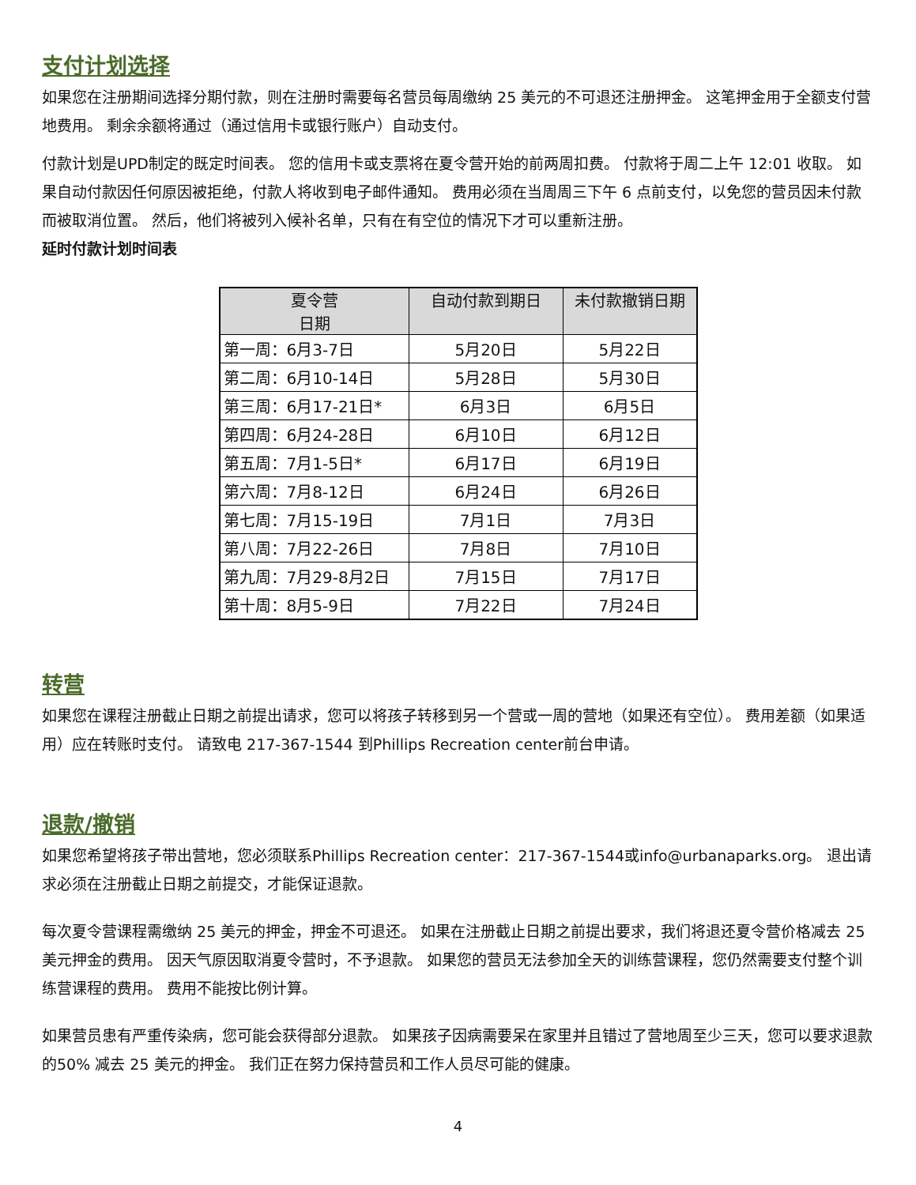支付计划选择
如果您在注册期间选择分期付款，则在注册时需要每名营员每周缴纳 25 美元的不可退还注册押金。 这笔押金用于全额支付营地费用。 剩余余额将通过（通过信用卡或银行账户）自动支付。
付款计划是UPD制定的既定时间表。 您的信用卡或支票将在夏令营开始的前两周扣费。 付款将于周二上午 12:01 收取。 如果自动付款因任何原因被拒绝，付款人将收到电子邮件通知。 费用必须在当周周三下午 6 点前支付，以免您的营员因未付款而被取消位置。 然后，他们将被列入候补名单，只有在有空位的情况下才可以重新注册。
延时付款计划时间表
| 夏令营 日期 | 自动付款到期日 | 未付款撤销日期 |
| --- | --- | --- |
| 第一周：6月3-7日 | 5月20日 | 5月22日 |
| 第二周：6月10-14日 | 5月28日 | 5月30日 |
| 第三周：6月17-21日* | 6月3日 | 6月5日 |
| 第四周：6月24-28日 | 6月10日 | 6月12日 |
| 第五周：7月1-5日* | 6月17日 | 6月19日 |
| 第六周：7月8-12日 | 6月24日 | 6月26日 |
| 第七周：7月15-19日 | 7月1日 | 7月3日 |
| 第八周：7月22-26日 | 7月8日 | 7月10日 |
| 第九周：7月29-8月2日 | 7月15日 | 7月17日 |
| 第十周：8月5-9日 | 7月22日 | 7月24日 |
转营
如果您在课程注册截止日期之前提出请求，您可以将孩子转移到另一个营或一周的营地（如果还有空位）。 费用差额（如果适用）应在转账时支付。 请致电 217-367-1544 到Phillips Recreation center前台申请。
退款/撤销
如果您希望将孩子带出营地，您必须联系Phillips Recreation center：217-367-1544或info@urbanaparks.org。 退出请求必须在注册截止日期之前提交，才能保证退款。
每次夏令营课程需缴纳 25 美元的押金，押金不可退还。 如果在注册截止日期之前提出要求，我们将退还夏令营价格减去 25 美元押金的费用。 因天气原因取消夏令营时，不予退款。 如果您的营员无法参加全天的训练营课程，您仍然需要支付整个训练营课程的费用。 费用不能按比例计算。
如果营员患有严重传染病，您可能会获得部分退款。 如果孩子因病需要呆在家里并且错过了营地周至少三天，您可以要求退款 的50% 减去 25 美元的押金。 我们正在努力保持营员和工作人员尽可能的健康。
4